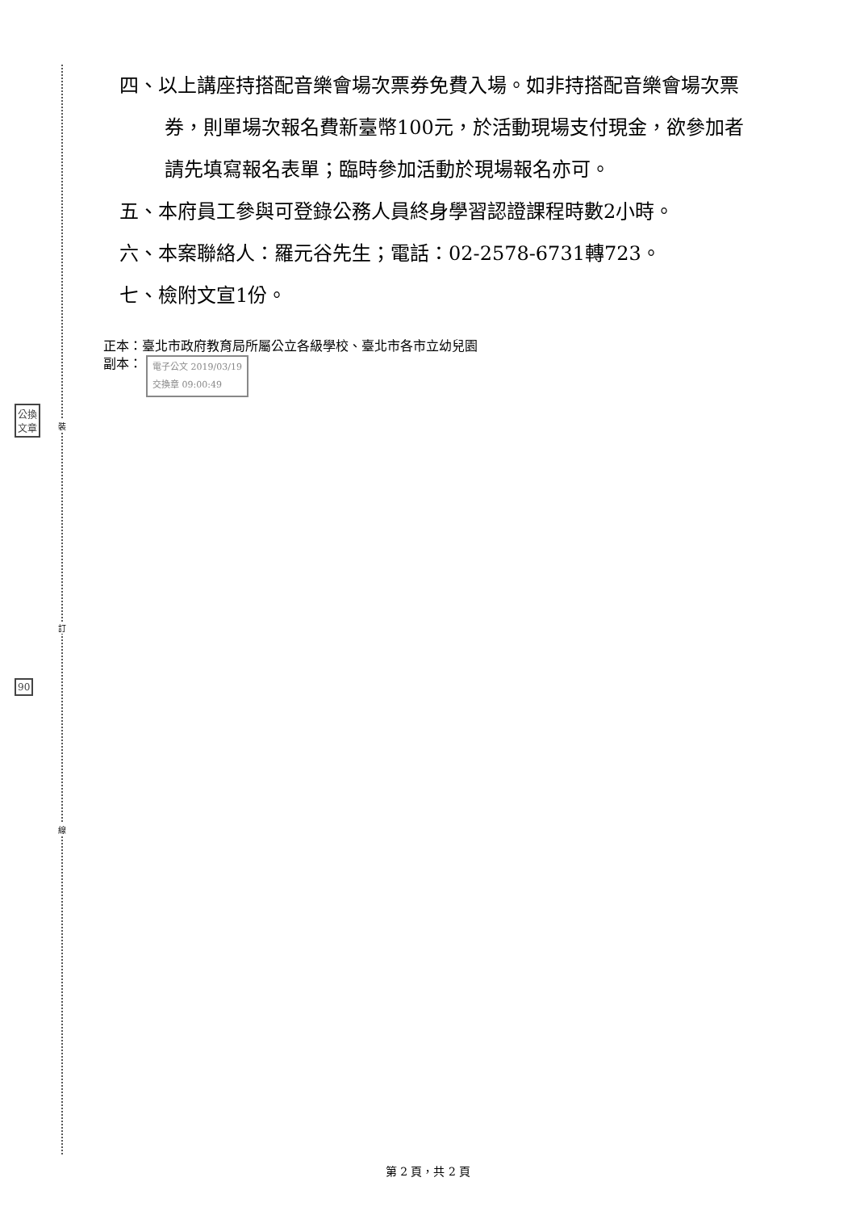裝
訂
線
公換
文章
90
四、以上講座持搭配音樂會場次票券免費入場。如非持搭配音樂會場次票券，則單場次報名費新臺幣100元，於活動現場支付現金，欲參加者請先填寫報名表單；臨時參加活動於現場報名亦可。
五、本府員工參與可登錄公務人員終身學習認證課程時數2小時。
六、本案聯絡人：羅元谷先生；電話：02-2578-6731轉723。
七、檢附文宣1份。
正本：臺北市政府教育局所屬公立各級學校、臺北市各市立幼兒園
副本： 電子公文 2019/03/19
交換章 09:00:49
第 2 頁，共 2 頁